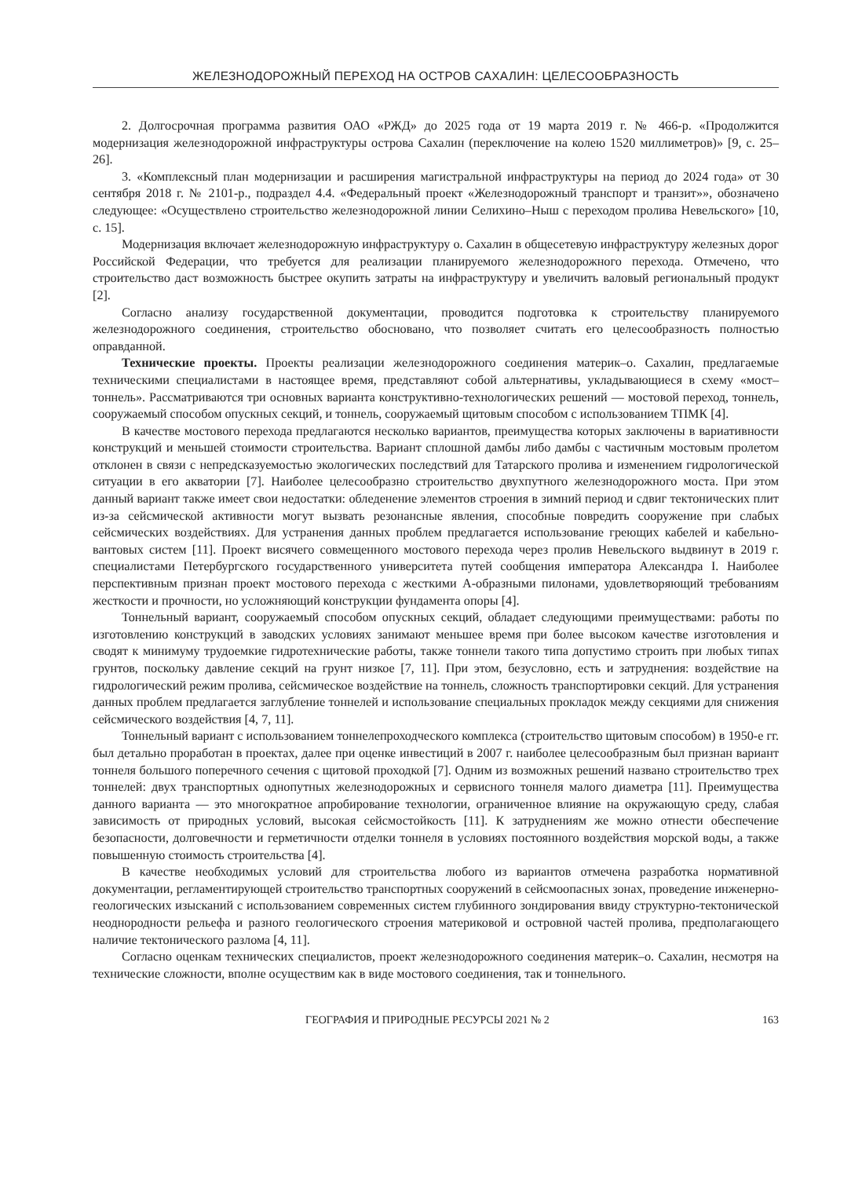ЖЕЛЕЗНОДОРОЖНЫЙ ПЕРЕХОД НА ОСТРОВ САХАЛИН: ЦЕЛЕСООБРАЗНОСТЬ
2. Долгосрочная программа развития ОАО «РЖД» до 2025 года от 19 марта 2019 г. № 466-р. «Продолжится модернизация железнодорожной инфраструктуры острова Сахалин (переключение на колею 1520 миллиметров)» [9, с. 25–26].
3. «Комплексный план модернизации и расширения магистральной инфраструктуры на период до 2024 года» от 30 сентября 2018 г. № 2101-р., подраздел 4.4. «Федеральный проект «Железнодорожный транспорт и транзит»», обозначено следующее: «Осуществлено строительство железнодорожной линии Селихино–Ныш с переходом пролива Невельского» [10, с. 15].
Модернизация включает железнодорожную инфраструктуру о. Сахалин в общесетевую инфраструктуру железных дорог Российской Федерации, что требуется для реализации планируемого железнодорожного перехода. Отмечено, что строительство даст возможность быстрее окупить затраты на инфраструктуру и увеличить валовый региональный продукт [2].
Согласно анализу государственной документации, проводится подготовка к строительству планируемого железнодорожного соединения, строительство обосновано, что позволяет считать его целесообразность полностью оправданной.
Технические проекты. Проекты реализации железнодорожного соединения материк–о. Сахалин, предлагаемые техническими специалистами в настоящее время, представляют собой альтернативы, укладывающиеся в схему «мост–тоннель». Рассматриваются три основных варианта конструктивно-технологических решений — мостовой переход, тоннель, сооружаемый способом опускных секций, и тоннель, сооружаемый щитовым способом с использованием ТПМК [4].
В качестве мостового перехода предлагаются несколько вариантов, преимущества которых заключены в вариативности конструкций и меньшей стоимости строительства. Вариант сплошной дамбы либо дамбы с частичным мостовым пролетом отклонен в связи с непредсказуемостью экологических последствий для Татарского пролива и изменением гидрологической ситуации в его акватории [7]. Наиболее целесообразно строительство двухпутного железнодорожного моста. При этом данный вариант также имеет свои недостатки: обледенение элементов строения в зимний период и сдвиг тектонических плит из-за сейсмической активности могут вызвать резонансные явления, способные повредить сооружение при слабых сейсмических воздействиях. Для устранения данных проблем предлагается использование греющих кабелей и кабельно-вантовых систем [11]. Проект висячего совмещенного мостового перехода через пролив Невельского выдвинут в 2019 г. специалистами Петербургского государственного университета путей сообщения императора Александра I. Наиболее перспективным признан проект мостового перехода с жесткими А-образными пилонами, удовлетворяющий требованиям жесткости и прочности, но усложняющий конструкции фундамента опоры [4].
Тоннельный вариант, сооружаемый способом опускных секций, обладает следующими преимуществами: работы по изготовлению конструкций в заводских условиях занимают меньшее время при более высоком качестве изготовления и сводят к минимуму трудоемкие гидротехнические работы, также тоннели такого типа допустимо строить при любых типах грунтов, поскольку давление секций на грунт низкое [7, 11]. При этом, безусловно, есть и затруднения: воздействие на гидрологический режим пролива, сейсмическое воздействие на тоннель, сложность транспортировки секций. Для устранения данных проблем предлагается заглубление тоннелей и использование специальных прокладок между секциями для снижения сейсмического воздействия [4, 7, 11].
Тоннельный вариант с использованием тоннелепроходческого комплекса (строительство щитовым способом) в 1950-е гг. был детально проработан в проектах, далее при оценке инвестиций в 2007 г. наиболее целесообразным был признан вариант тоннеля большого поперечного сечения с щитовой проходкой [7]. Одним из возможных решений названо строительство трех тоннелей: двух транспортных однопутных железнодорожных и сервисного тоннеля малого диаметра [11]. Преимущества данного варианта — это многократное апробирование технологии, ограниченное влияние на окружающую среду, слабая зависимость от природных условий, высокая сейсмостойкость [11]. К затруднениям же можно отнести обеспечение безопасности, долговечности и герметичности отделки тоннеля в условиях постоянного воздействия морской воды, а также повышенную стоимость строительства [4].
В качестве необходимых условий для строительства любого из вариантов отмечена разработка нормативной документации, регламентирующей строительство транспортных сооружений в сейсмоопасных зонах, проведение инженерно-геологических изысканий с использованием современных систем глубинного зондирования ввиду структурно-тектонической неоднородности рельефа и разного геологического строения материковой и островной частей пролива, предполагающего наличие тектонического разлома [4, 11].
Согласно оценкам технических специалистов, проект железнодорожного соединения материк–о. Сахалин, несмотря на технические сложности, вполне осуществим как в виде мостового соединения, так и тоннельного.
ГЕОГРАФИЯ И ПРИРОДНЫЕ РЕСУРСЫ 2021 № 2 163